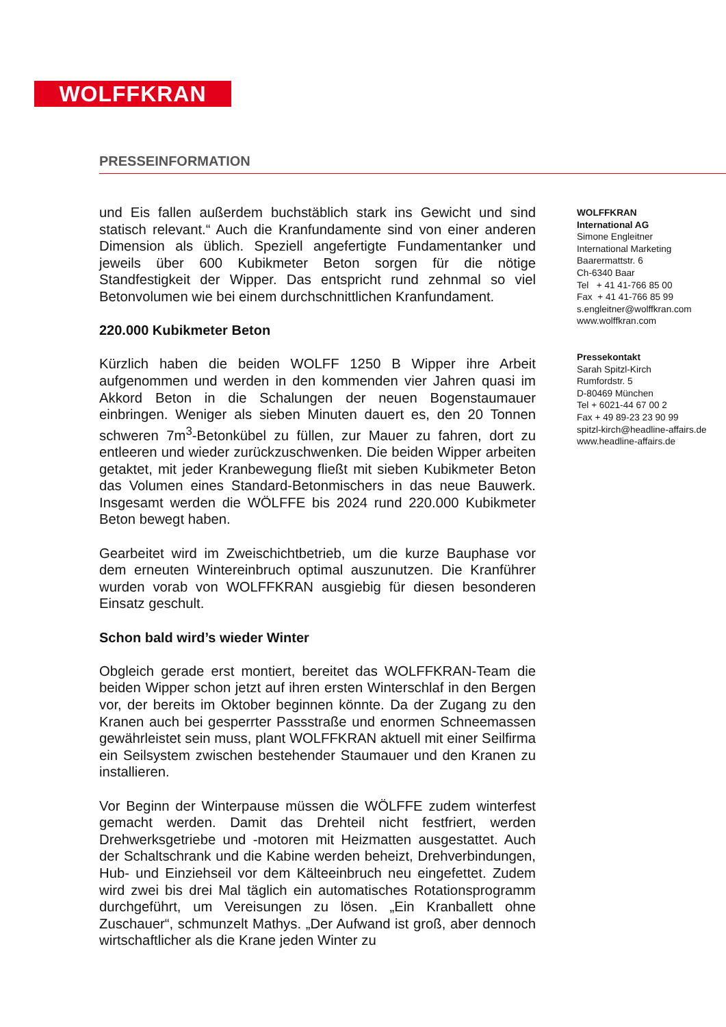WOLFFKRAN
PRESSEINFORMATION
und Eis fallen außerdem buchstäblich stark ins Gewicht und sind statisch relevant.“ Auch die Kranfundamente sind von einer anderen Dimension als üblich. Speziell angefertigte Fundamentanker und jeweils über 600 Kubikmeter Beton sorgen für die nötige Standfestigkeit der Wipper. Das entspricht rund zehnmal so viel Betonvolumen wie bei einem durchschnittlichen Kranfundament.
220.000 Kubikmeter Beton
Kürzlich haben die beiden WOLFF 1250 B Wipper ihre Arbeit aufgenommen und werden in den kommenden vier Jahren quasi im Akkord Beton in die Schalungen der neuen Bogenstaumauer einbringen. Weniger als sieben Minuten dauert es, den 20 Tonnen schweren 7m<sup>3</sup>-Betonkübel zu füllen, zur Mauer zu fahren, dort zu entleeren und wieder zurückzuschwenken. Die beiden Wipper arbeiten getaktet, mit jeder Kranbewegung fließt mit sieben Kubikmeter Beton das Volumen eines Standard-Betonmischers in das neue Bauwerk. Insgesamt werden die WÖLFFE bis 2024 rund 220.000 Kubikmeter Beton bewegt haben.
Gearbeitet wird im Zweischichtbetrieb, um die kurze Bauphase vor dem erneuten Wintereinbruch optimal auszunutzen. Die Kranführer wurden vorab von WOLFFKRAN ausgiebig für diesen besonderen Einsatz geschult.
Schon bald wird’s wieder Winter
Obgleich gerade erst montiert, bereitet das WOLFFKRAN-Team die beiden Wipper schon jetzt auf ihren ersten Winterschlaf in den Bergen vor, der bereits im Oktober beginnen könnte. Da der Zugang zu den Kranen auch bei gesperrter Passstraße und enormen Schneemassen gewährleistet sein muss, plant WOLFFKRAN aktuell mit einer Seilfirma ein Seilsystem zwischen bestehender Staumauer und den Kranen zu installieren.
Vor Beginn der Winterpause müssen die WÖLFFE zudem winterfest gemacht werden. Damit das Drehteil nicht festfriert, werden Drehwerksgetriebe und -motoren mit Heizmatten ausgestattet. Auch der Schaltschrank und die Kabine werden beheizt, Drehverbindungen, Hub- und Einziehseil vor dem Kälteeinbruch neu eingefettet. Zudem wird zwei bis drei Mal täglich ein automatisches Rotationsprogramm durchgeführt, um Vereisungen zu lösen. „Ein Kranballett ohne Zuschauer“, schmunzelt Mathys. „Der Aufwand ist groß, aber dennoch wirtschaftlicher als die Krane jeden Winter zu
WOLFFKRAN
International AG
Simone Engleitner
International Marketing
Baarermattstr. 6
Ch-6340 Baar
Tel + 41 41-766 85 00
Fax + 41 41-766 85 99
s.engleitner@wolffkran.com
www.wolffkran.com
Pressekontakt
Sarah Spitzl-Kirch
Rumfordstr. 5
D-80469 München
Tel + 6021-44 67 00 2
Fax + 49 89-23 23 90 99
spitzl-kirch@headline-affairs.de
www.headline-affairs.de